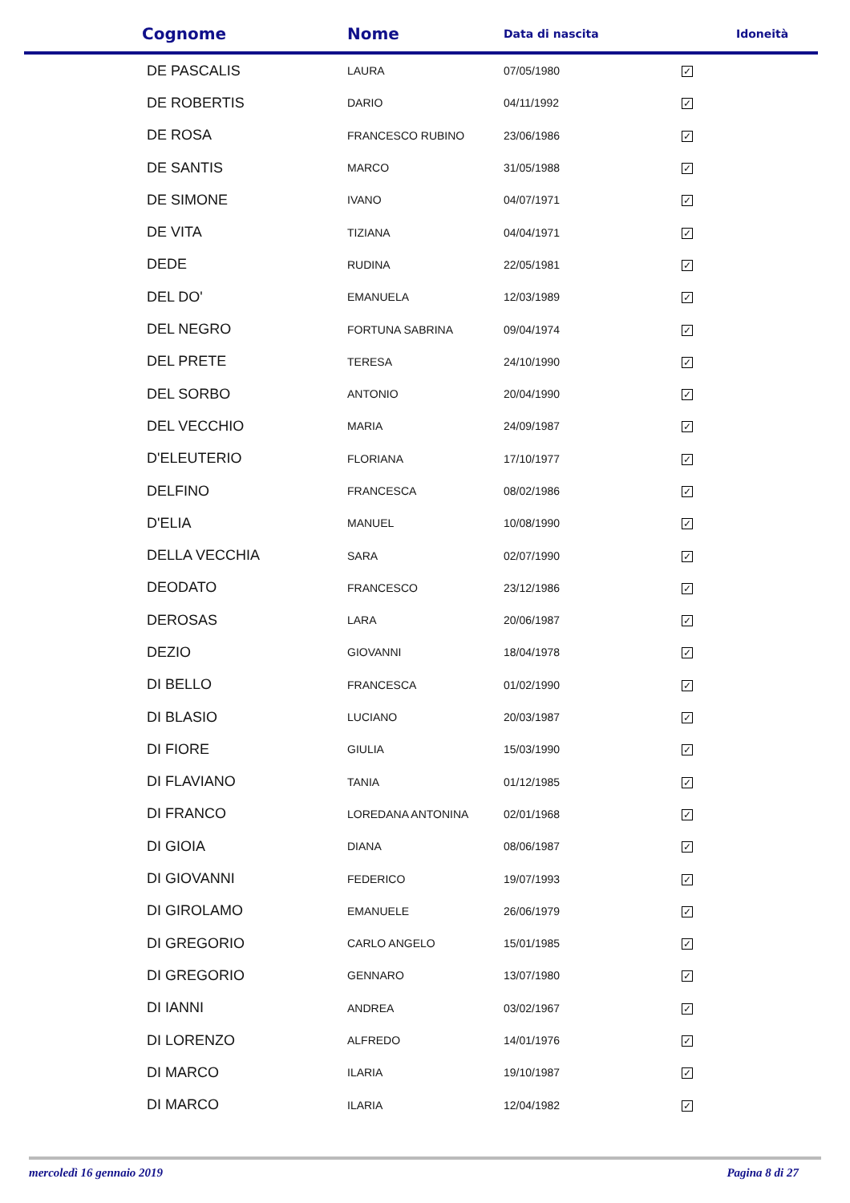| Cognome | Nome | Data di nascita | Idoneità |
| --- | --- | --- | --- |
| DE PASCALIS | LAURA | 07/05/1980 | ✓ |
| DE ROBERTIS | DARIO | 04/11/1992 | ✓ |
| DE ROSA | FRANCESCO RUBINO | 23/06/1986 | ✓ |
| DE SANTIS | MARCO | 31/05/1988 | ✓ |
| DE SIMONE | IVANO | 04/07/1971 | ✓ |
| DE VITA | TIZIANA | 04/04/1971 | ✓ |
| DEDE | RUDINA | 22/05/1981 | ✓ |
| DEL DO' | EMANUELA | 12/03/1989 | ✓ |
| DEL NEGRO | FORTUNA SABRINA | 09/04/1974 | ✓ |
| DEL PRETE | TERESA | 24/10/1990 | ✓ |
| DEL SORBO | ANTONIO | 20/04/1990 | ✓ |
| DEL VECCHIO | MARIA | 24/09/1987 | ✓ |
| D'ELEUTERIO | FLORIANA | 17/10/1977 | ✓ |
| DELFINO | FRANCESCA | 08/02/1986 | ✓ |
| D'ELIA | MANUEL | 10/08/1990 | ✓ |
| DELLA VECCHIA | SARA | 02/07/1990 | ✓ |
| DEODATO | FRANCESCO | 23/12/1986 | ✓ |
| DEROSAS | LARA | 20/06/1987 | ✓ |
| DEZIO | GIOVANNI | 18/04/1978 | ✓ |
| DI BELLO | FRANCESCA | 01/02/1990 | ✓ |
| DI BLASIO | LUCIANO | 20/03/1987 | ✓ |
| DI FIORE | GIULIA | 15/03/1990 | ✓ |
| DI FLAVIANO | TANIA | 01/12/1985 | ✓ |
| DI FRANCO | LOREDANA ANTONINA | 02/01/1968 | ✓ |
| DI GIOIA | DIANA | 08/06/1987 | ✓ |
| DI GIOVANNI | FEDERICO | 19/07/1993 | ✓ |
| DI GIROLAMO | EMANUELE | 26/06/1979 | ✓ |
| DI GREGORIO | CARLO ANGELO | 15/01/1985 | ✓ |
| DI GREGORIO | GENNARO | 13/07/1980 | ✓ |
| DI IANNI | ANDREA | 03/02/1967 | ✓ |
| DI LORENZO | ALFREDO | 14/01/1976 | ✓ |
| DI MARCO | ILARIA | 19/10/1987 | ✓ |
| DI MARCO | ILARIA | 12/04/1982 | ✓ |
mercoledì 16 gennaio 2019 Pagina 8 di 27